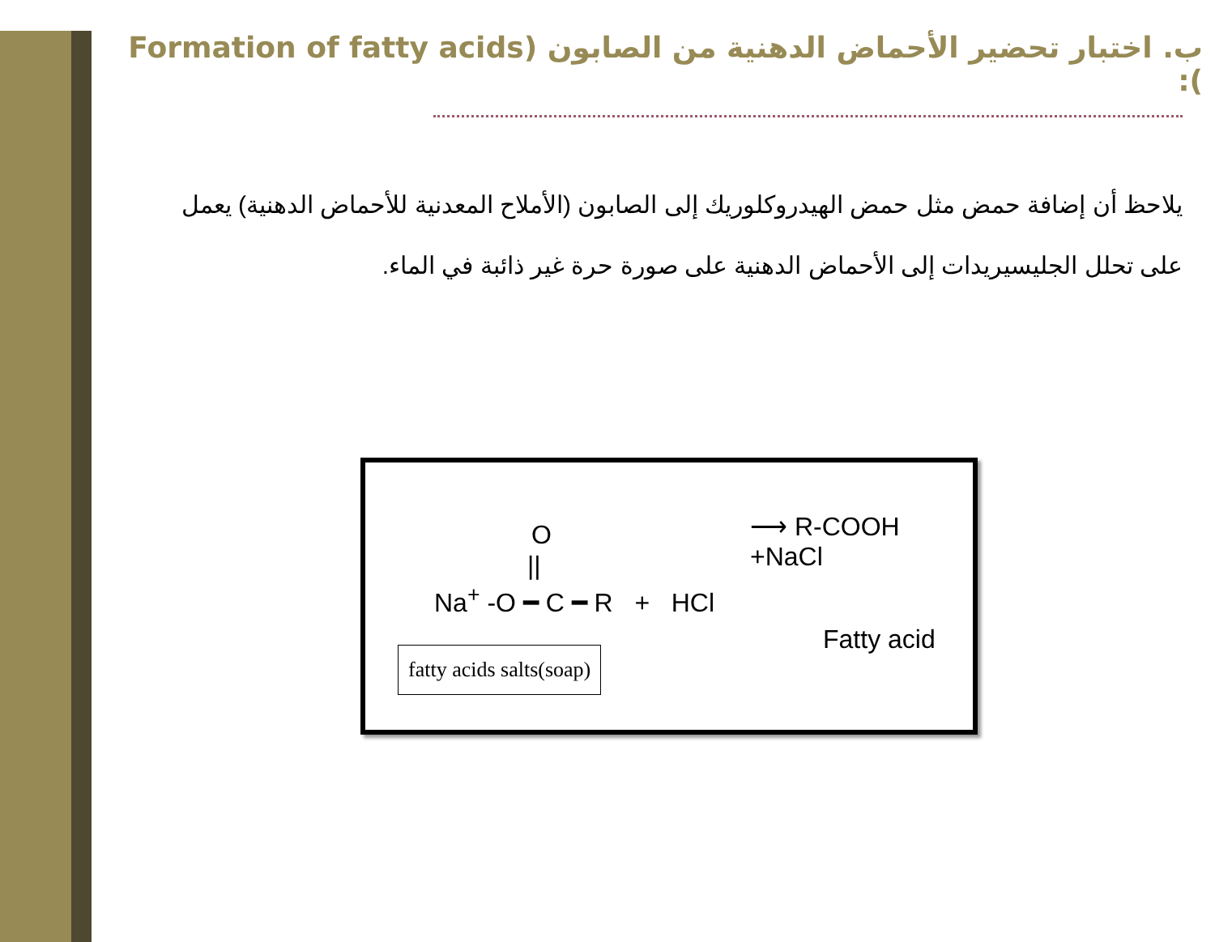ب. اختبار تحضير الأحماض الدهنية من الصابون (Formation of fatty acids ):
يلاحظ أن إضافة حمض مثل حمض الهيدروكلوريك إلى الصابون (الأملاح المعدنية للأحماض الدهنية) يعمل على تحلل الجليسيريدات إلى الأحماض الدهنية على صورة حرة غير ذائبة في الماء.
O
||
Na<sup>+</sup> -O ━ C ━ R + HCl
⟶ R-COOH +NaCl
Fatty acid
fatty acids salts(soap)